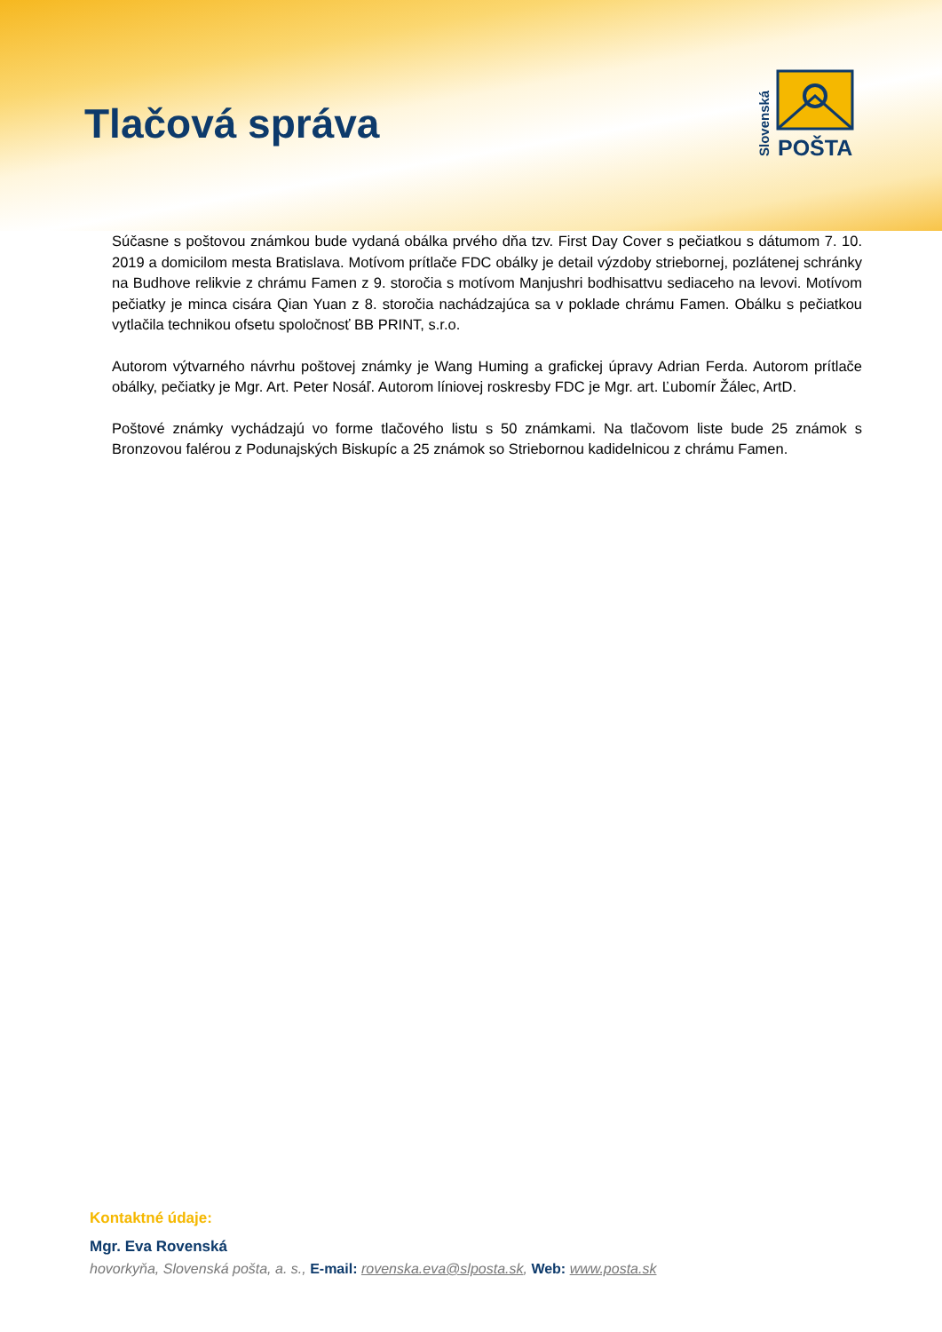Tlačová správa
POŠTA
Slovenská
Súčasne s poštovou známkou bude vydaná obálka prvého dňa tzv. First Day Cover s pečiatkou s dátumom 7. 10. 2019 a domicilom mesta Bratislava. Motívom prítlače FDC obálky je detail výzdoby striebornej, pozlátenej schránky na Budhove relikvie z chrámu Famen z 9. storočia s motívom Manjushri bodhisattvu sediaceho na levovi. Motívom pečiatky je minca cisára Qian Yuan z 8. storočia nachádzajúca sa v poklade chrámu Famen. Obálku s pečiatkou vytlačila technikou ofsetu spoločnosť BB PRINT, s.r.o.
Autorom výtvarného návrhu poštovej známky je Wang Huming a grafickej úpravy Adrian Ferda. Autorom prítlače obálky, pečiatky je Mgr. Art. Peter Nosáľ. Autorom líniovej roskresby FDC je Mgr. art. Ľubomír Žálec, ArtD.
Poštové známky vychádzajú vo forme tlačového listu s 50 známkami. Na tlačovom liste bude 25 známok s Bronzovou falérou z Podunajských Biskupíc a 25 známok so Striebornou kadidelnicou z chrámu Famen.
Kontaktné údaje:
Mgr. Eva Rovenská
hovorkyňa, Slovenská pošta, a. s., E-mail: rovenska.eva@slposta.sk, Web: www.posta.sk